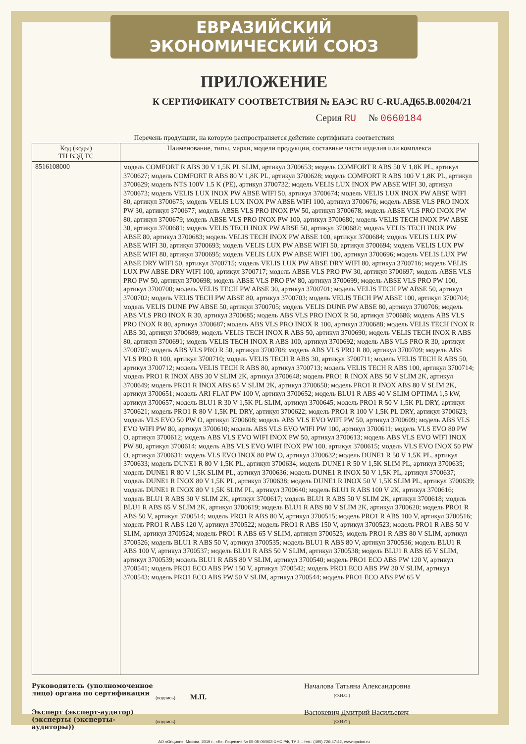ЕВРАЗИЙСКИЙ ЭКОНОМИЧЕСКИЙ СОЮЗ
ПРИЛОЖЕНИЕ
К СЕРТИФИКАТУ СООТВЕТСТВИЯ № ЕАЭС RU C-RU.АД65.В.00204/21
Серия RU № 0660184
Перечень продукции, на которую распространяется действие сертификата соответствия
| Код (коды) ТН ВЭД ТС | Наименование, типы, марки, модели продукции, составные части изделия или комплекса |
| --- | --- |
| 8516108000 | модель COMFORT R ABS 30 V 1,5K PL SLIM, артикул 3700653; модель COMFORT R ABS 50 V 1,8K PL, артикул 3700627; модель COMFORT R ABS 80 V 1,8K PL, артикул 3700628; модель COMFORT R ABS 100 V 1,8K PL, артикул 3700629; модель NTS 100V 1.5 K (PE), артикул 3700732; модель VELIS LUX INOX PW ABSE WIFI 30, артикул 3700673; модель VELIS LUX INOX PW ABSE WIFI 50, артикул 3700674; модель VELIS LUX INOX PW ABSE WIFI 80, артикул 3700675; модель VELIS LUX INOX PW ABSE WIFI 100, артикул 3700676; модель ABSE VLS PRO INOX PW 30, артикул 3700677; модель ABSE VLS PRO INOX PW 50, артикул 3700678; модель ABSE VLS PRO INOX PW 80, артикул 3700679; модель ABSE VLS PRO INOX PW 100, артикул 3700680; модель VELIS TECH INOX PW ABSE 30, артикул 3700681; модель VELIS TECH INOX PW ABSE 50, артикул 3700682; модель VELIS TECH INOX PW ABSE 80, артикул 3700683; модель VELIS TECH INOX PW ABSE 100, артикул 3700684; модель VELIS LUX PW ABSE WIFI 30, артикул 3700693; модель VELIS LUX PW ABSE WIFI 50, артикул 3700694; модель VELIS LUX PW ABSE WIFI 80, артикул 3700695; модель VELIS LUX PW ABSE WIFI 100, артикул 3700696; модель VELIS LUX PW ABSE DRY WIFI 50, артикул 3700715; модель VELIS LUX PW ABSE DRY WIFI 80, артикул 3700716; модель VELIS LUX PW ABSE DRY WIFI 100, артикул 3700717; модель ABSE VLS PRO PW 30, артикул 3700697; модель ABSE VLS PRO PW 50, артикул 3700698; модель ABSE VLS PRO PW 80, артикул 3700699; модель ABSE VLS PRO PW 100, артикул 3700700; модель VELIS TECH PW ABSE 30, артикул 3700701; модель VELIS TECH PW ABSE 50, артикул 3700702; модель VELIS TECH PW ABSE 80, артикул 3700703; модель VELIS TECH PW ABSE 100, артикул 3700704; модель VELIS DUNE PW ABSE 50, артикул 3700705; модель VELIS DUNE PW ABSE 80, артикул 3700706; модель ABS VLS PRO INOX R 30, артикул 3700685; модель ABS VLS PRO INOX R 50, артикул 3700686; модель ABS VLS PRO INOX R 80, артикул 3700687; модель ABS VLS PRO INOX R 100, артикул 3700688; модель VELIS TECH INOX R ABS 30, артикул 3700689; модель VELIS TECH INOX R ABS 50, артикул 3700690; модель VELIS TECH INOX R ABS 80, артикул 3700691; модель VELIS TECH INOX R ABS 100, артикул 3700692; модель ABS VLS PRO R 30, артикул 3700707; модель ABS VLS PRO R 50, артикул 3700708; модель ABS VLS PRO R 80, артикул 3700709; модель ABS VLS PRO R 100, артикул 3700710; модель VELIS TECH R ABS 30, артикул 3700711; модель VELIS TECH R ABS 50, артикул 3700712; модель VELIS TECH R ABS 80, артикул 3700713; модель VELIS TECH R ABS 100, артикул 3700714; модель PRO1 R INOX ABS 30 V SLIM 2K, артикул 3700648; модель PRO1 R INOX ABS 50 V SLIM 2K, артикул 3700649; модель PRO1 R INOX ABS 65 V SLIM 2K, артикул 3700650; модель PRO1 R INOX ABS 80 V SLIM 2K, артикул 3700651; модель ARI FLAT PW 100 V, артикул 3700652; модель BLU1 R ABS 40 V SLIM OPTIMA 1,5 kW, артикул 3700657; модель BLU1 R 30 V 1,5K PL SLIM, артикул 3700645; модель PRO1 R 50 V 1,5K PL DRY, артикул 3700621; модель PRO1 R 80 V 1,5K PL DRY, артикул 3700622; модель PRO1 R 100 V 1,5K PL DRY, артикул 3700623; модель VLS EVO 50 PW O, артикул 3700608; модель ABS VLS EVO WIFI PW 50, артикул 3700609; модель ABS VLS EVO WIFI PW 80, артикул 3700610; модель ABS VLS EVO WIFI PW 100, артикул 3700611; модель VLS EVO 80 PW O, артикул 3700612; модель ABS VLS EVO WIFI INOX PW 50, артикул 3700613; модель ABS VLS EVO WIFI INOX PW 80, артикул 3700614; модель ABS VLS EVO WIFI INOX PW 100, артикул 3700615; модель VLS EVO INOX 50 PW O, артикул 3700631; модель VLS EVO INOX 80 PW O, артикул 3700632; модель DUNE1 R 50 V 1,5K PL, артикул 3700633; модель DUNE1 R 80 V 1,5K PL, артикул 3700634; модель DUNE1 R 50 V 1,5K SLIM PL, артикул 3700635; модель DUNE1 R 80 V 1,5K SLIM PL, артикул 3700636; модель DUNE1 R INOX 50 V 1,5K PL, артикул 3700637; модель DUNE1 R INOX 80 V 1,5K PL, артикул 3700638; модель DUNE1 R INOX 50 V 1,5K SLIM PL, артикул 3700639; модель DUNE1 R INOX 80 V 1,5K SLIM PL, артикул 3700640; модель BLU1 R ABS 100 V 2K, артикул 3700616; модель BLU1 R ABS 30 V SLIM 2K, артикул 3700617; модель BLU1 R ABS 50 V SLIM 2K, артикул 3700618; модель BLU1 R ABS 65 V SLIM 2K, артикул 3700619; модель BLU1 R ABS 80 V SLIM 2K, артикул 3700620; модель PRO1 R ABS 50 V, артикул 3700514; модель PRO1 R ABS 80 V, артикул 3700515; модель PRO1 R ABS 100 V, артикул 3700516; модель PRO1 R ABS 120 V, артикул 3700522; модель PRO1 R ABS 150 V, артикул 3700523; модель PRO1 R ABS 50 V SLIM, артикул 3700524; модель PRO1 R ABS 65 V SLIM, артикул 3700525; модель PRO1 R ABS 80 V SLIM, артикул 3700526; модель BLU1 R ABS 50 V, артикул 3700535; модель BLU1 R ABS 80 V, артикул 3700536; модель BLU1 R ABS 100 V, артикул 3700537; модель BLU1 R ABS 50 V SLIM, артикул 3700538; модель BLU1 R ABS 65 V SLIM, артикул 3700539; модель BLU1 R ABS 80 V SLIM, артикул 3700540; модель PRO1 ECO ABS PW 120 V, артикул 3700541; модель PRO1 ECO ABS PW 150 V, артикул 3700542; модель PRO1 ECO ABS PW 30 V SLIM, артикул 3700543; модель PRO1 ECO ABS PW 50 V SLIM, артикул 3700544; модель PRO1 ECO ABS PW 65 V |
Руководитель (уполномоченное лицо) органа по сертификации
(подпись) М.П.
Началова Татьяна Александровна
(Ф.И.О.)
Эксперт (эксперт-аудитор) (эксперты (эксперты-аудиторы))
(подпись)
Васюкевич Дмитрий Васильевич
(Ф.И.О.)
АО «Опцион», Москва, 2019 г., «Б». Лицензия № 05-05-09/003 ФНС РФ, ТУ 2... тел.: (495) 726-47-42, www.opcion.ru